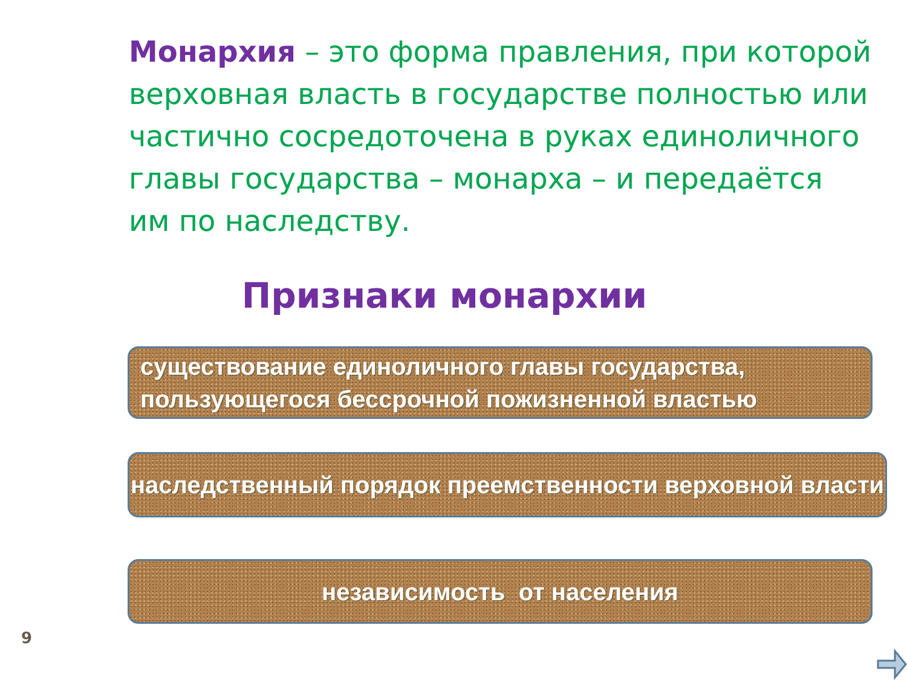Монархия – это форма правления, при которой верховная власть в государстве полностью или частично сосредоточена в руках единоличного главы государства – монарха – и передаётся им по наследству.
Признаки монархии
существование единоличного главы государства, пользующегося бессрочной пожизненной властью
наследственный порядок преемственности верховной власти
независимость от населения
9